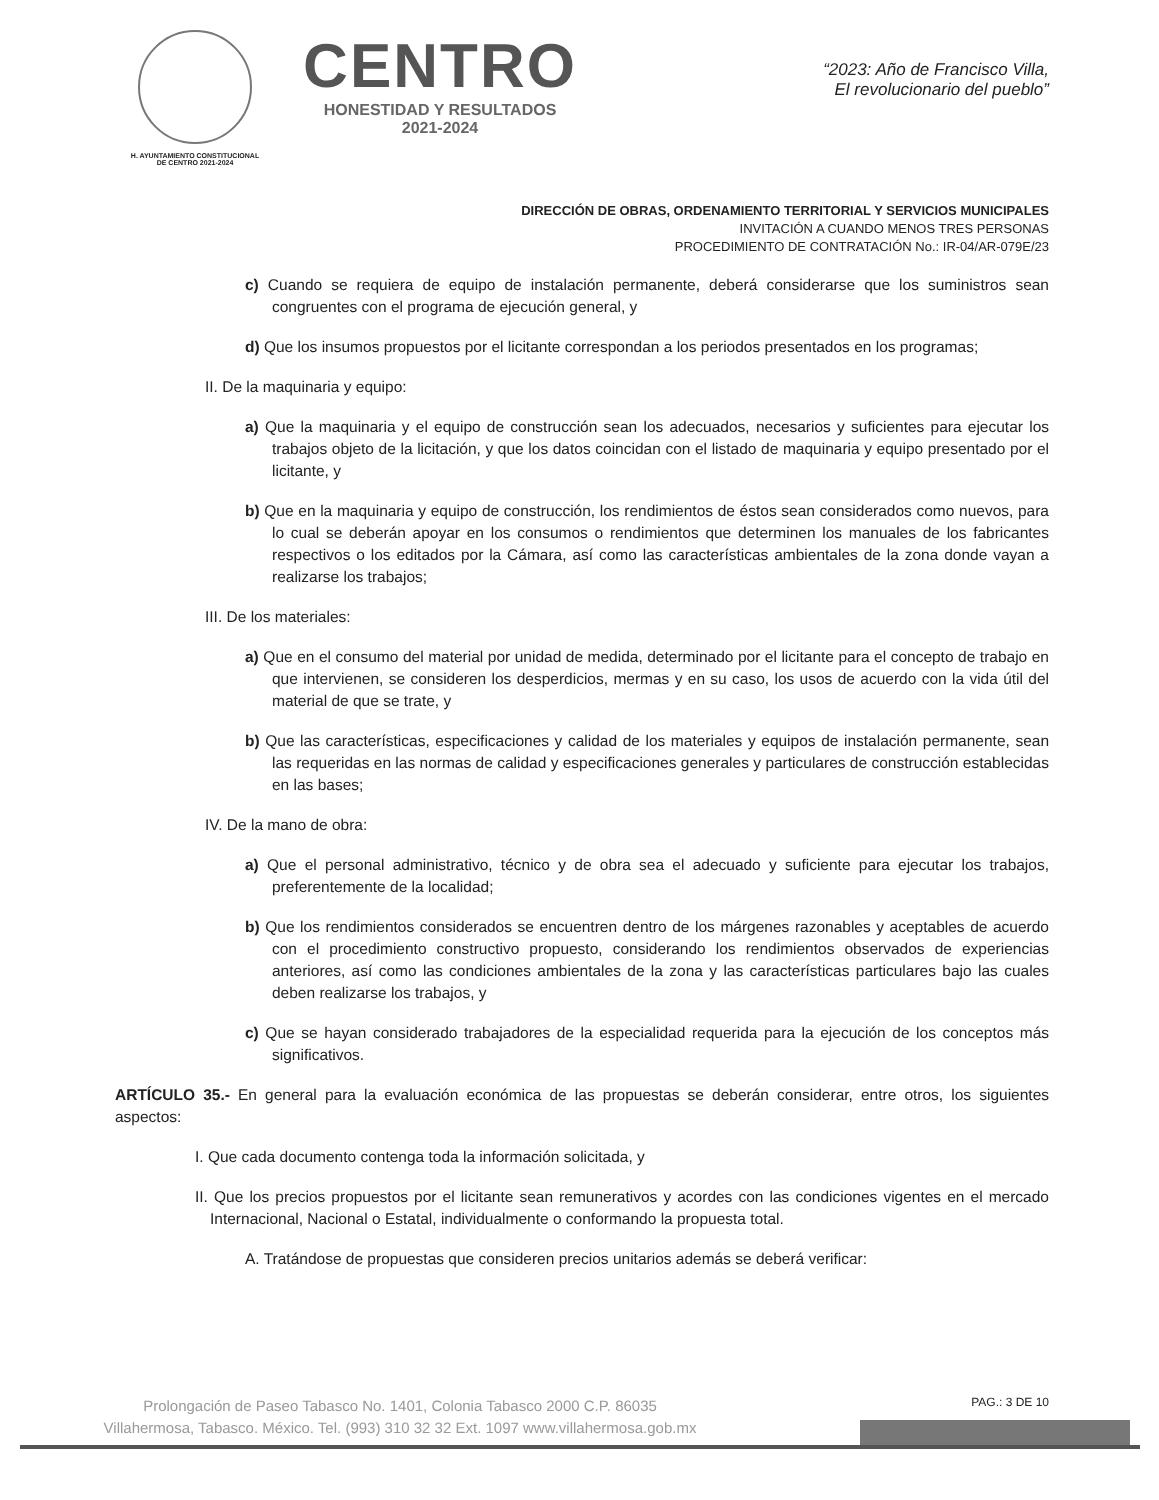H. AYUNTAMIENTO CONSTITUCIONAL
DE CENTRO 2021-2024
CENTRO
HONESTIDAD Y RESULTADOS
2021-2024
“2023: Año de Francisco Villa,
El revolucionario del pueblo”
DIRECCIÓN DE OBRAS, ORDENAMIENTO TERRITORIAL Y SERVICIOS MUNICIPALES
INVITACIÓN A CUANDO MENOS TRES PERSONAS
PROCEDIMIENTO DE CONTRATACIÓN No.: IR-04/AR-079E/23
c) Cuando se requiera de equipo de instalación permanente, deberá considerarse que los suministros sean congruentes con el programa de ejecución general, y
d) Que los insumos propuestos por el licitante correspondan a los periodos presentados en los programas;
II. De la maquinaria y equipo:
a) Que la maquinaria y el equipo de construcción sean los adecuados, necesarios y suficientes para ejecutar los trabajos objeto de la licitación, y que los datos coincidan con el listado de maquinaria y equipo presentado por el licitante, y
b) Que en la maquinaria y equipo de construcción, los rendimientos de éstos sean considerados como nuevos, para lo cual se deberán apoyar en los consumos o rendimientos que determinen los manuales de los fabricantes respectivos o los editados por la Cámara, así como las características ambientales de la zona donde vayan a realizarse los trabajos;
III. De los materiales:
a) Que en el consumo del material por unidad de medida, determinado por el licitante para el concepto de trabajo en que intervienen, se consideren los desperdicios, mermas y en su caso, los usos de acuerdo con la vida útil del material de que se trate, y
b) Que las características, especificaciones y calidad de los materiales y equipos de instalación permanente, sean las requeridas en las normas de calidad y especificaciones generales y particulares de construcción establecidas en las bases;
IV. De la mano de obra:
a) Que el personal administrativo, técnico y de obra sea el adecuado y suficiente para ejecutar los trabajos, preferentemente de la localidad;
b) Que los rendimientos considerados se encuentren dentro de los márgenes razonables y aceptables de acuerdo con el procedimiento constructivo propuesto, considerando los rendimientos observados de experiencias anteriores, así como las condiciones ambientales de la zona y las características particulares bajo las cuales deben realizarse los trabajos, y
c) Que se hayan considerado trabajadores de la especialidad requerida para la ejecución de los conceptos más significativos.
ARTÍCULO 35.- En general para la evaluación económica de las propuestas se deberán considerar, entre otros, los siguientes aspectos:
I. Que cada documento contenga toda la información solicitada, y
II. Que los precios propuestos por el licitante sean remunerativos y acordes con las condiciones vigentes en el mercado Internacional, Nacional o Estatal, individualmente o conformando la propuesta total.
A. Tratándose de propuestas que consideren precios unitarios además se deberá verificar:
PAG.: 3 DE 10
Prolongación de Paseo Tabasco No. 1401, Colonia Tabasco 2000 C.P. 86035
Villahermosa, Tabasco. México. Tel. (993) 310 32 32 Ext. 1097 www.villahermosa.gob.mx